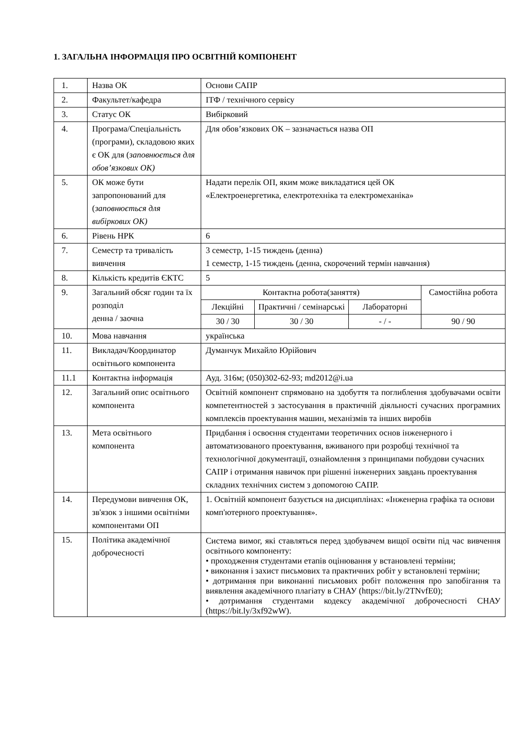1. ЗАГАЛЬНА ІНФОРМАЦІЯ ПРО ОСВІТНІЙ КОМПОНЕНТ
| 1. | Назва ОК | Основи САПР | | | |
| 2. | Факультет/кафедра | ІТФ / технічного сервісу | | | |
| 3. | Статус ОК | Вибірковий | | | |
| 4. | Програма/Спеціальність (програми), складовою яких є ОК для ( заповнюється для обов’язкових ОК) | Для обов’язкових ОК – зазначається назва ОП | | | |
| 5. | ОК може бути запропонований для ( заповнюється для вибіркових ОК) | Надати перелік ОП, яким може викладатися цей ОК «Електроенергетика, електротехніка та електромеханіка» | | | |
| 6. | Рівень НРК | 6 | | | |
| 7. | Семестр та тривалість вивчення | 3 семестр, 1-15 тиждень (денна) 1 семестр, 1-15 тиждень (денна, скорочений термін навчання) | | | |
| 8. | Кількість кредитів ЄКТС | 5 | | | |
| 9. | Загальний обсяг годин та їх розподіл денна / заочна | Контактна робота(заняття) | | | Самостійна робота |
| | | Лекційні | Практичні / семінарські | Лабораторні | |
| | | 30 / 30 | 30 / 30 | - / - | 90 / 90 |
| 10. | Мова навчання | українська | | | |
| 11. | Викладач/Координатор освітнього компонента | Думанчук Михайло Юрійович | | | |
| 11.1 | Контактна інформація | Ауд. 316м; (050)302-62-93; md2012@i.ua | | | |
| 12. | Загальний опис освітнього компонента | Освітній компонент спрямовано на здобуття та поглиблення здобувачами освіти компетентностей з застосування в практичній діяльності сучасних програмних комплексів проектування машин, механізмів та інших виробів | | | |
| 13. | Мета освітнього компонента | Придбання і освоєння студентами теоретичних основ інженерного і автоматизованого проектування, вживаного при розробці технічної та технологічної документації, ознайомлення з принципами побудови сучасних САПР і отримання навичок при рішенні інженерних завдань проектування складних технічних систем з допомогою САПР. | | | |
| 14. | Передумови вивчення ОК, зв'язок з іншими освітніми компонентами ОП | 1. Освітній компонент базується на дисциплінах: «Інженерна графіка та основи комп'ютерного проектування». | | | |
| 15. | Політика академічної доброчесності | Система вимог, які ставляться перед здобувачем вищої освіти під час вивчення освітнього компоненту: • проходження студентами етапів оцінювання у встановлені терміни; • виконання і захист письмових та практичних робіт у встановлені терміни; • дотримання при виконанні письмових робіт положення про запобігання та виявлення академічного плагіату в СНАУ (https://bit.ly/2TNvfE0); • дотримання студентами кодексу академічної доброчесності СНАУ (https://bit.ly/3xf92wW). | | | |